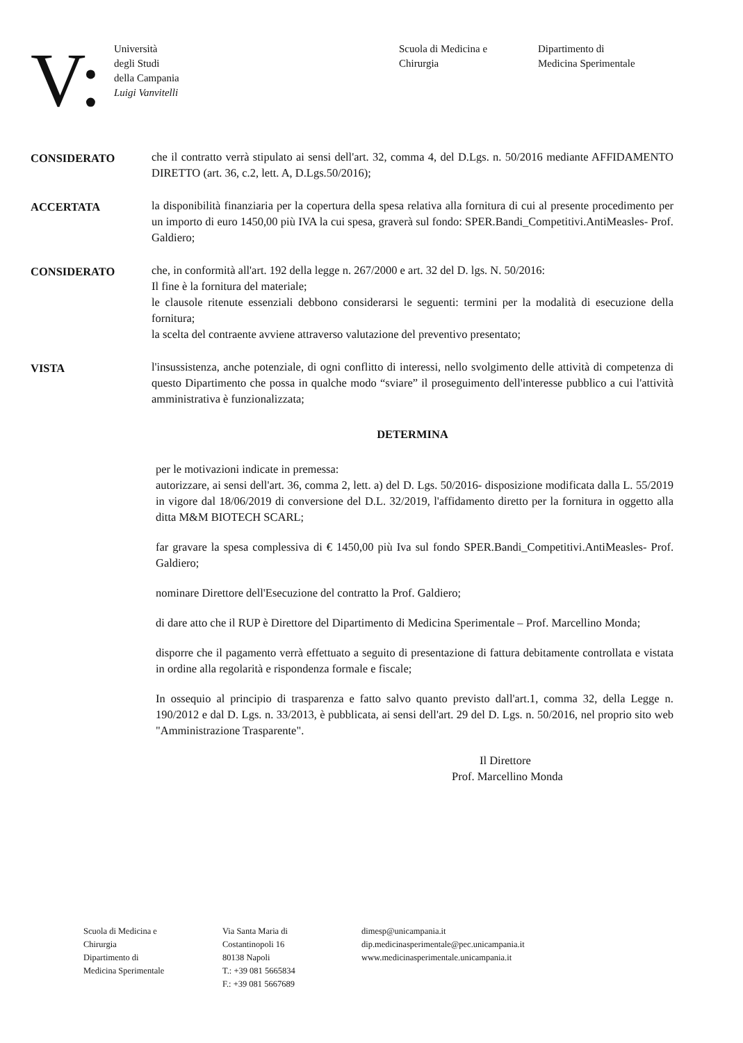V:
Università
degli Studi
della Campania
Luigi Vanvitelli
Scuola di Medicina e
Chirurgia
Dipartimento di
Medicina Sperimentale
CONSIDERATO che il contratto verrà stipulato ai sensi dell'art. 32, comma 4, del D.Lgs. n. 50/2016 mediante AFFIDAMENTO DIRETTO (art. 36, c.2, lett. A, D.Lgs.50/2016);
ACCERTATA la disponibilità finanziaria per la copertura della spesa relativa alla fornitura di cui al presente procedimento per un importo di euro 1450,00 più IVA la cui spesa, graverà sul fondo: SPER.Bandi_Competitivi.AntiMeasles- Prof. Galdiero;
CONSIDERATO che, in conformità all'art. 192 della legge n. 267/2000 e art. 32 del D. lgs. N. 50/2016:
Il fine è la fornitura del materiale;
le clausole ritenute essenziali debbono considerarsi le seguenti: termini per la modalità di esecuzione della fornitura;
la scelta del contraente avviene attraverso valutazione del preventivo presentato;
VISTA l'insussistenza, anche potenziale, di ogni conflitto di interessi, nello svolgimento delle attività di competenza di questo Dipartimento che possa in qualche modo “sviare” il proseguimento dell'interesse pubblico a cui l'attività amministrativa è funzionalizzata;
DETERMINA
per le motivazioni indicate in premessa:
autorizzare, ai sensi dell'art. 36, comma 2, lett. a) del D. Lgs. 50/2016- disposizione modificata dalla L. 55/2019 in vigore dal 18/06/2019 di conversione del D.L. 32/2019, l'affidamento diretto per la fornitura in oggetto alla ditta M&M BIOTECH SCARL;
far gravare la spesa complessiva di € 1450,00 più Iva sul fondo SPER.Bandi_Competitivi.AntiMeasles- Prof. Galdiero;
nominare Direttore dell'Esecuzione del contratto la Prof. Galdiero;
di dare atto che il RUP è Direttore del Dipartimento di Medicina Sperimentale – Prof. Marcellino Monda;
disporre che il pagamento verrà effettuato a seguito di presentazione di fattura debitamente controllata e vistata in ordine alla regolarità e rispondenza formale e fiscale;
In ossequio al principio di trasparenza e fatto salvo quanto previsto dall'art.1, comma 32, della Legge n. 190/2012 e dal D. Lgs. n. 33/2013, è pubblicata, ai sensi dell'art. 29 del D. Lgs. n. 50/2016, nel proprio sito web "Amministrazione Trasparente".
Il Direttore
Prof. Marcellino Monda
Scuola di Medicina e
Chirurgia
Dipartimento di
Medicina Sperimentale
Via Santa Maria di
Costantinopoli 16
80138 Napoli
T.: +39 081 5665834
F.: +39 081 5667689
dimesp@unicampania.it
dip.medicinasperimentale@pec.unicampania.it
www.medicinasperimentale.unicampania.it